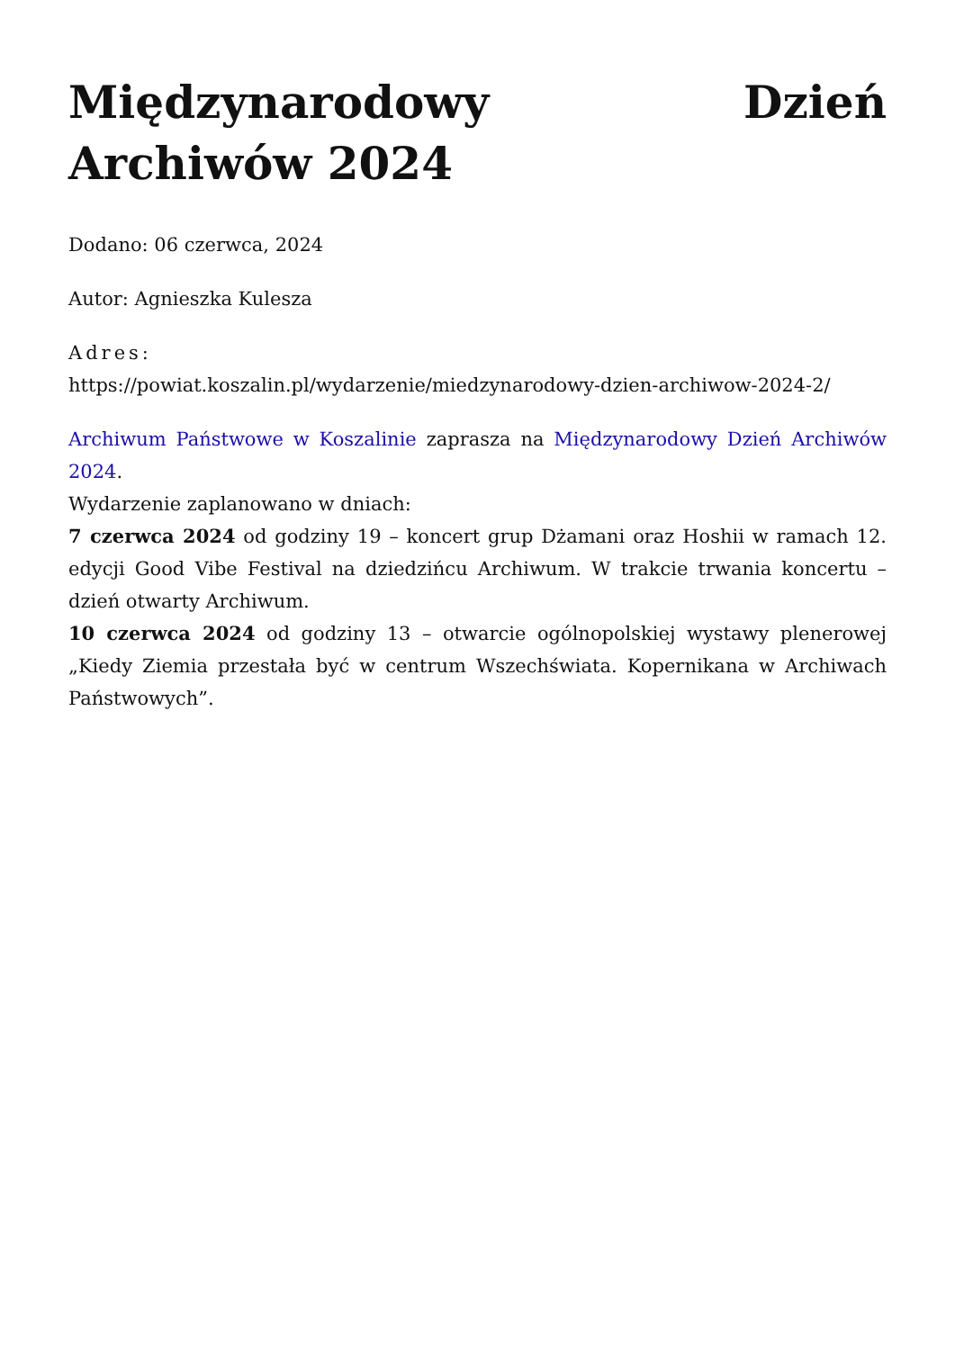Międzynarodowy Dzień Archiwów 2024
Dodano: 06 czerwca, 2024
Autor: Agnieszka Kulesza
Adres:
https://powiat.koszalin.pl/wydarzenie/miedzynarodowy-dzien-archiwow-2024-2/
Archiwum Państwowe w Koszalinie zaprasza na Międzynarodowy Dzień Archiwów 2024.
Wydarzenie zaplanowano w dniach:
7 czerwca 2024 od godziny 19 – koncert grup Dżamani oraz Hoshii w ramach 12. edycji Good Vibe Festival na dziedzińcu Archiwum. W trakcie trwania koncertu – dzień otwarty Archiwum.
10 czerwca 2024 od godziny 13 – otwarcie ogólnopolskiej wystawy plenerowej „Kiedy Ziemia przestała być w centrum Wszechświata. Kopernikana w Archiwach Państwowych”.